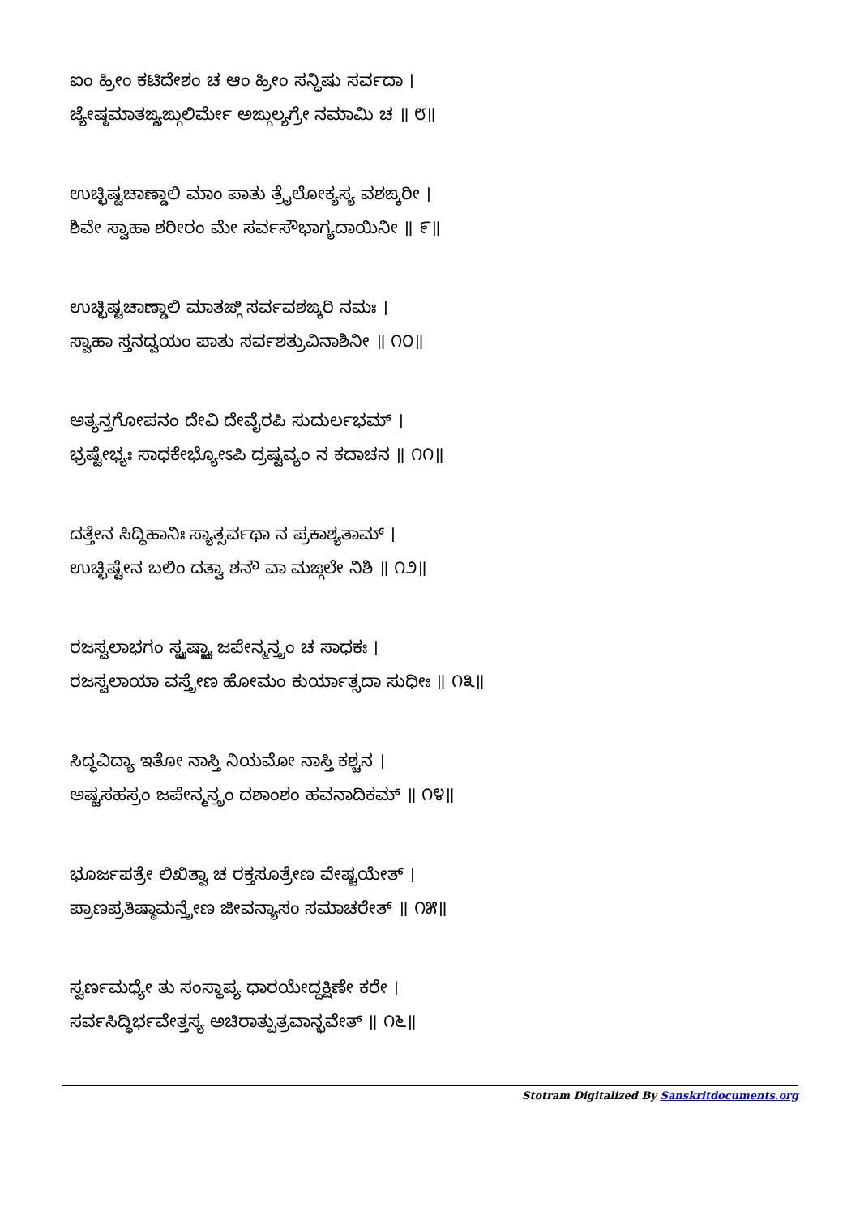ಐಂ ಹ್ರೀಂ ಕಟಿದೇಶಂ ಚ ಆಂ ಹ್ರೀಂ ಸನ್ಧಿಷು ಸರ್ವದಾ ।
ಜ್ಯೇಷ್ಠಮಾತಙ್ಗ್ಯಙ್ಗುಲಿರ್ಮೇ ಅಙ್ಗುಲ್ಯಗ್ರೇ ನಮಾಮಿ ಚ ॥ ೮॥
ಉಚ್ಛಿಷ್ಟಚಾಣ್ಡಾಲಿ ಮಾಂ ಪಾತು ತ್ರೈಲೋಕ್ಯಸ್ಯ ವಶಙ್ಕರೀ ।
ಶಿವೇ ಸ್ವಾಹಾ ಶರೀರಂ ಮೇ ಸರ್ವಸೌಭಾಗ್ಯದಾಯಿನೀ ॥ ೯॥
ಉಚ್ಛಿಷ್ಟಚಾಣ್ಡಾಲಿ ಮಾತಙ್ಗಿ ಸರ್ವವಶಙ್ಕರಿ ನಮಃ ।
ಸ್ವಾಹಾ ಸ್ತನದ್ವಯಂ ಪಾತು ಸರ್ವಶತ್ರುವಿನಾಶಿನೀ ॥ ೧೦॥
ಅತ್ಯನ್ತಗೋಪನಂ ದೇವಿ ದೇವೈರಪಿ ಸುದುರ್ಲಭಮ್ ।
ಭ್ರಷ್ಟೇಭ್ಯಃ ಸಾಧಕೇಭ್ಯೋಽಪಿ ದ್ರಷ್ಟವ್ಯಂ ನ ಕದಾಚನ ॥ ೧೧॥
ದತ್ತೇನ ಸಿದ್ಧಿಹಾನಿಃ ಸ್ಯಾತ್ಸರ್ವಥಾ ನ ಪ್ರಕಾಶ್ಯತಾಮ್ ।
ಉಚ್ಛಿಷ್ಟೇನ ಬಲಿಂ ದತ್ವಾ ಶನೌ ವಾ ಮಙ್ಗಲೇ ನಿಶಿ ॥ ೧೨॥
ರಜಸ್ವಲಾಭಗಂ ಸ್ಪೃಷ್ಟ್ವಾ ಜಪೇನ್ಮನ್ತ್ರಂ ಚ ಸಾಧಕಃ ।
ರಜಸ್ವಲಾಯಾ ವಸ್ತ್ರೇಣ ಹೋಮಂ ಕುರ್ಯಾತ್ಸದಾ ಸುಧೀಃ ॥ ೧೩॥
ಸಿದ್ಧವಿದ್ಯಾ ಇತೋ ನಾಸ್ತಿ ನಿಯಮೋ ನಾಸ್ತಿ ಕಶ್ಚನ ।
ಅಷ್ಟಸಹಸ್ರಂ ಜಪೇನ್ಮನ್ತ್ರಂ ದಶಾಂಶಂ ಹವನಾದಿಕಮ್ ॥ ೧೪॥
ಭೂರ್ಜಪತ್ರೇ ಲಿಖಿತ್ವಾ ಚ ರಕ್ತಸೂತ್ರೇಣ ವೇಷ್ಟಯೇತ್ ।
ಪ್ರಾಣಪ್ರತಿಷ್ಠಾಮನ್ತ್ರೇಣ ಜೀವನ್ಯಾಸಂ ಸಮಾಚರೇತ್ ॥ ೧೫॥
ಸ್ವರ್ಣಮಧ್ಯೇ ತು ಸಂಸ್ಥಾಪ್ಯ ಧಾರಯೇದ್ದಕ್ಷಿಣೇ ಕರೇ ।
ಸರ್ವಸಿದ್ಧಿರ್ಭವೇತ್ತಸ್ಯ ಅಚಿರಾತ್ಪುತ್ರವಾನ್ಭವೇತ್ ॥ ೧೬॥
Stotram Digitalized By Sanskritdocuments.org